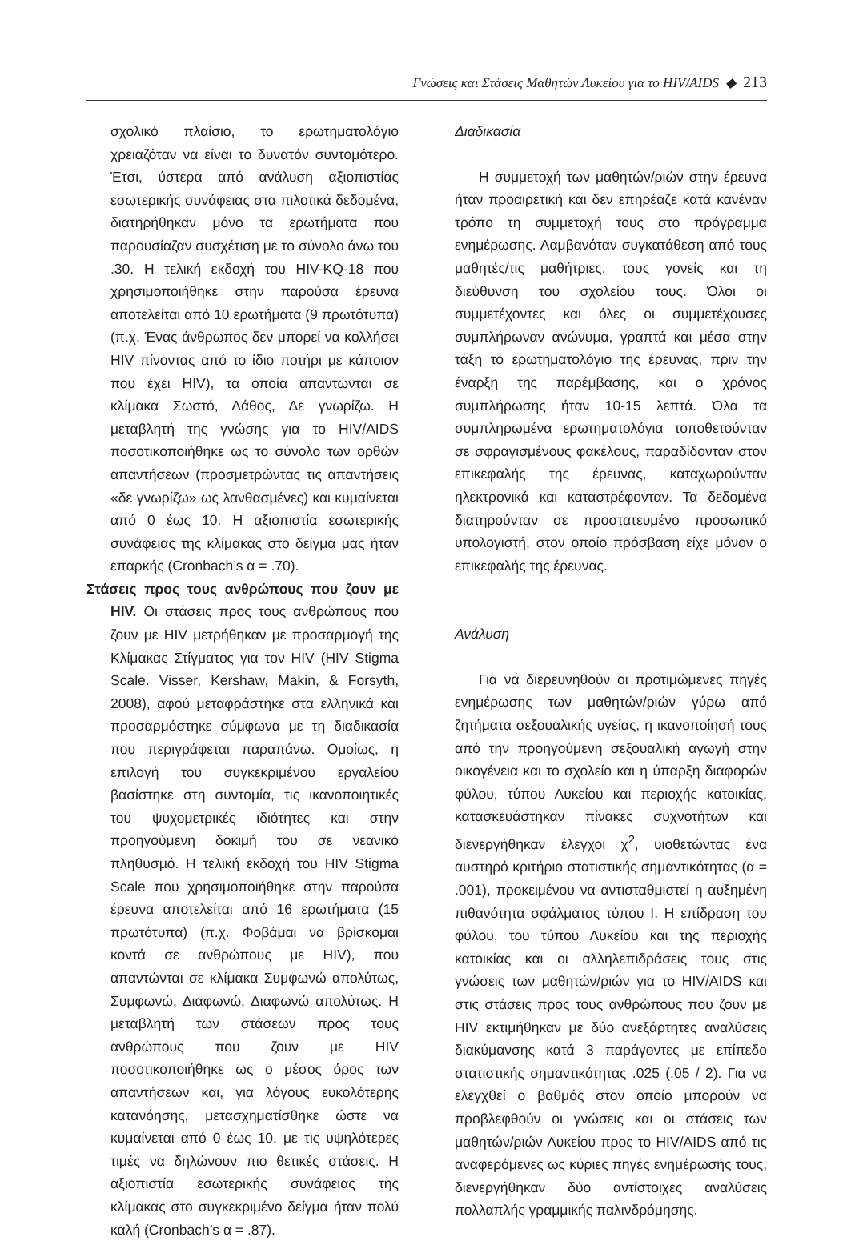Γνώσεις και Στάσεις Μαθητών Λυκείου για το HIV/AIDS ◆ 213
σχολικό πλαίσιο, το ερωτηματολόγιο χρειαζόταν να είναι το δυνατόν συντομότερο. Έτσι, ύστερα από ανάλυση αξιοπιστίας εσωτερικής συνάφειας στα πιλοτικά δεδομένα, διατηρήθηκαν μόνο τα ερωτήματα που παρουσίαζαν συσχέτιση με το σύνολο άνω του .30. Η τελική εκδοχή του HIV-KQ-18 που χρησιμοποιήθηκε στην παρούσα έρευνα αποτελείται από 10 ερωτήματα (9 πρωτότυπα) (π.χ. Ένας άνθρωπος δεν μπορεί να κολλήσει HIV πίνοντας από το ίδιο ποτήρι με κάποιον που έχει HIV), τα οποία απαντώνται σε κλίμακα Σωστό, Λάθος, Δε γνωρίζω. Η μεταβλητή της γνώσης για το HIV/AIDS ποσοτικοποιήθηκε ως το σύνολο των ορθών απαντήσεων (προσμετρώντας τις απαντήσεις «δε γνωρίζω» ως λανθασμένες) και κυμαίνεται από 0 έως 10. Η αξιοπιστία εσωτερικής συνάφειας της κλίμακας στο δείγμα μας ήταν επαρκής (Cronbach’s α = .70).
Στάσεις προς τους ανθρώπους που ζουν με HIV. Οι στάσεις προς τους ανθρώπους που ζουν με HIV μετρήθηκαν με προσαρμογή της Κλίμακας Στίγματος για τον HIV (HIV Stigma Scale. Visser, Kershaw, Makin, & Forsyth, 2008), αφού μεταφράστηκε στα ελληνικά και προσαρμόστηκε σύμφωνα με τη διαδικασία που περιγράφεται παραπάνω. Ομοίως, η επιλογή του συγκεκριμένου εργαλείου βασίστηκε στη συντομία, τις ικανοποιητικές του ψυχομετρικές ιδιότητες και στην προηγούμενη δοκιμή του σε νεανικό πληθυσμό. Η τελική εκδοχή του HIV Stigma Scale που χρησιμοποιήθηκε στην παρούσα έρευνα αποτελείται από 16 ερωτήματα (15 πρωτότυπα) (π.χ. Φοβάμαι να βρίσκομαι κοντά σε ανθρώπους με HIV), που απαντώνται σε κλίμακα Συμφωνώ απολύτως, Συμφωνώ, Διαφωνώ, Διαφωνώ απολύτως. Η μεταβλητή των στάσεων προς τους ανθρώπους που ζουν με HIV ποσοτικοποιήθηκε ως ο μέσος όρος των απαντήσεων και, για λόγους ευκολότερης κατανόησης, μετασχηματίσθηκε ώστε να κυμαίνεται από 0 έως 10, με τις υψηλότερες τιμές να δηλώνουν πιο θετικές στάσεις. Η αξιοπιστία εσωτερικής συνάφειας της κλίμακας στο συγκεκριμένο δείγμα ήταν πολύ καλή (Cronbach’s α = .87).
Διαδικασία
Η συμμετοχή των μαθητών/ριών στην έρευνα ήταν προαιρετική και δεν επηρέαζε κατά κανέναν τρόπο τη συμμετοχή τους στο πρόγραμμα ενημέρωσης. Λαμβανόταν συγκατάθεση από τους μαθητές/τις μαθήτριες, τους γονείς και τη διεύθυνση του σχολείου τους. Όλοι οι συμμετέχοντες και όλες οι συμμετέχουσες συμπλήρωναν ανώνυμα, γραπτά και μέσα στην τάξη το ερωτηματολόγιο της έρευνας, πριν την έναρξη της παρέμβασης, και ο χρόνος συμπλήρωσης ήταν 10-15 λεπτά. Όλα τα συμπληρωμένα ερωτηματολόγια τοποθετούνταν σε σφραγισμένους φακέλους, παραδίδονταν στον επικεφαλής της έρευνας, καταχωρούνταν ηλεκτρονικά και καταστρέφονταν. Τα δεδομένα διατηρούνταν σε προστατευμένο προσωπικό υπολογιστή, στον οποίο πρόσβαση είχε μόνον ο επικεφαλής της έρευνας.
Ανάλυση
Για να διερευνηθούν οι προτιμώμενες πηγές ενημέρωσης των μαθητών/ριών γύρω από ζητήματα σεξουαλικής υγείας, η ικανοποίησή τους από την προηγούμενη σεξουαλική αγωγή στην οικογένεια και το σχολείο και η ύπαρξη διαφορών φύλου, τύπου Λυκείου και περιοχής κατοικίας, κατασκευάστηκαν πίνακες συχνοτήτων και διενεργήθηκαν έλεγχοι χ<sup>2</sup>, υιοθετώντας ένα αυστηρό κριτήριο στατιστικής σημαντικότητας (α = .001), προκειμένου να αντισταθμιστεί η αυξημένη πιθανότητα σφάλματος τύπου Ι. Η επίδραση του φύλου, του τύπου Λυκείου και της περιοχής κατοικίας και οι αλληλεπιδράσεις τους στις γνώσεις των μαθητών/ριών για το HIV/AIDS και στις στάσεις προς τους ανθρώπους που ζουν με HIV εκτιμήθηκαν με δύο ανεξάρτητες αναλύσεις διακύμανσης κατά 3 παράγοντες με επίπεδο στατιστικής σημαντικότητας .025 (.05 / 2). Για να ελεγχθεί ο βαθμός στον οποίο μπορούν να προβλεφθούν οι γνώσεις και οι στάσεις των μαθητών/ριών Λυκείου προς το HIV/AIDS από τις αναφερόμενες ως κύριες πηγές ενημέρωσής τους, διενεργήθηκαν δύο αντίστοιχες αναλύσεις πολλαπλής γραμμικής παλινδρόμησης.